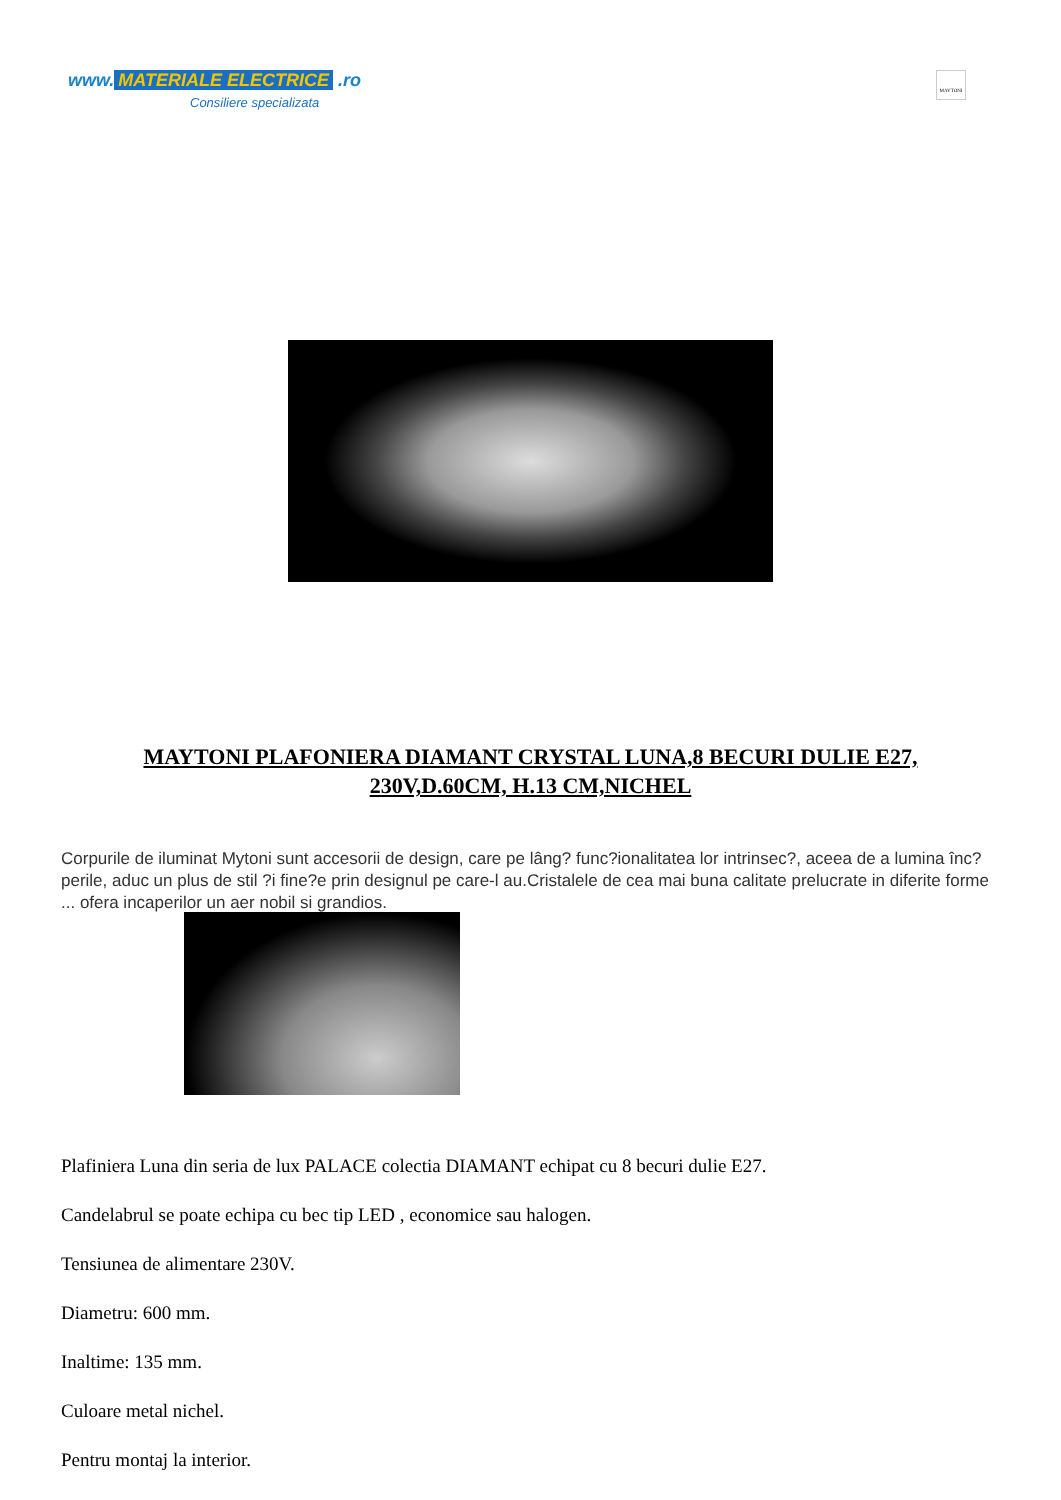www. MATERIALE ELECTRICE .ro
Consiliere specializata
MAYTONI
MAYTONI PLAFONIERA DIAMANT CRYSTAL LUNA,8 BECURI DULIE E27, 230V,D.60CM, H.13 CM,NICHEL
Corpurile de iluminat Mytoni sunt accesorii de design, care pe lâng? func?ionalitatea lor intrinsec?, aceea de a lumina înc?perile, aduc un plus de stil ?i fine?e prin designul pe care-l au.Cristalele de cea mai buna calitate prelucrate in diferite forme ... ofera incaperilor un aer nobil si grandios.
Plafiniera Luna din seria de lux PALACE colectia DIAMANT echipat cu 8 becuri dulie E27.
Candelabrul se poate echipa cu bec tip LED , economice sau halogen.
Tensiunea de alimentare 230V.
Diametru: 600 mm.
Inaltime: 135 mm.
Culoare metal nichel.
Pentru montaj la interior.